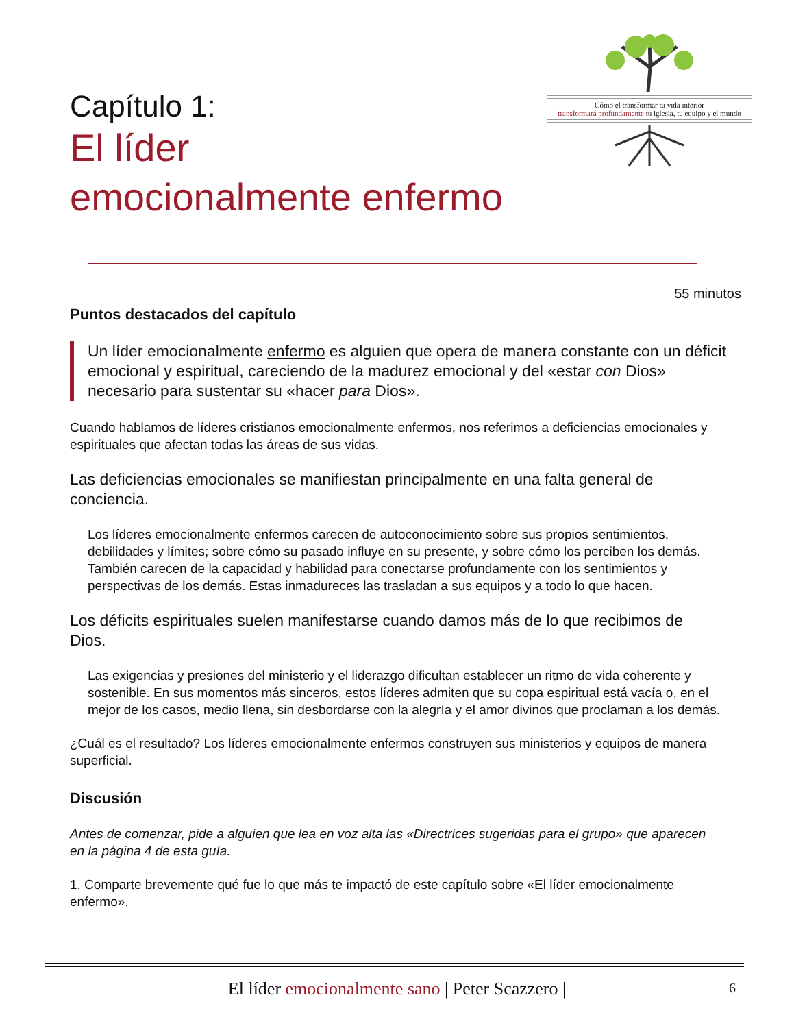Cómo el transformar tu vida interior
transformará profundamente tu iglesia, tu equipo y el mundo
Capítulo 1:
El líder
emocionalmente enfermo
55 minutos
Puntos destacados del capítulo
Un líder emocionalmente enfermo es alguien que opera de manera constante con un déficit emocional y espiritual, careciendo de la madurez emocional y del «estar con Dios» necesario para sustentar su «hacer para Dios».
Cuando hablamos de líderes cristianos emocionalmente enfermos, nos referimos a deficiencias emocionales y espirituales que afectan todas las áreas de sus vidas.
Las deficiencias emocionales se manifiestan principalmente en una falta general de conciencia.
Los líderes emocionalmente enfermos carecen de autoconocimiento sobre sus propios sentimientos, debilidades y límites; sobre cómo su pasado influye en su presente, y sobre cómo los perciben los demás. También carecen de la capacidad y habilidad para conectarse profundamente con los sentimientos y perspectivas de los demás. Estas inmadureces las trasladan a sus equipos y a todo lo que hacen.
Los déficits espirituales suelen manifestarse cuando damos más de lo que recibimos de Dios.
Las exigencias y presiones del ministerio y el liderazgo dificultan establecer un ritmo de vida coherente y sostenible. En sus momentos más sinceros, estos líderes admiten que su copa espiritual está vacía o, en el mejor de los casos, medio llena, sin desbordarse con la alegría y el amor divinos que proclaman a los demás.
¿Cuál es el resultado? Los líderes emocionalmente enfermos construyen sus ministerios y equipos de manera superficial.
Discusión
Antes de comenzar, pide a alguien que lea en voz alta las «Directrices sugeridas para el grupo» que aparecen en la página 4 de esta guía.
1. Comparte brevemente qué fue lo que más te impactó de este capítulo sobre «El líder emocionalmente enfermo».
El líder emocionalmente sano | Peter Scazzero | 6